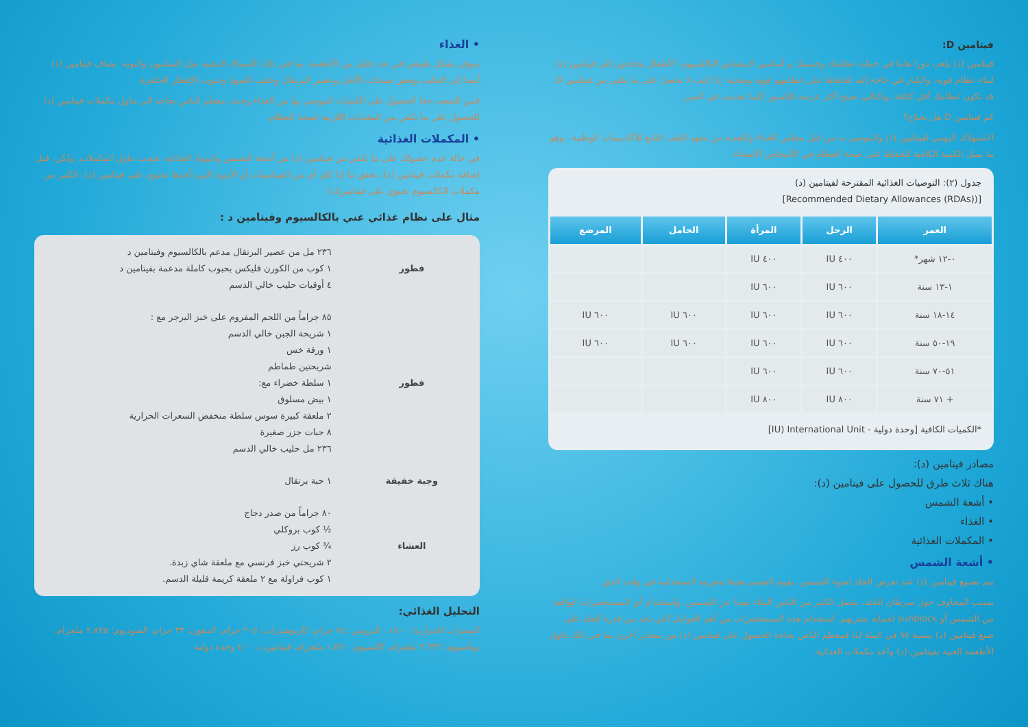فيتامين D:
فيتامين (د) يلعب دورا هاما في حماية عظامك وجسمك و أساسي لامتصاص الكالسيوم. الأطفال يحتاجون إلى فيتامين (د) لبناء عظام قوية، والكبار في حاجة إليه للحفاظ على عظامهم قوية وصحية. إذا كنت لا تحصل على ما يكفي من فيتامين D، قد تكون عظامك أقل كثافة، وبالتالي تصبح أكثر عرضة للكسور كلما تقدمت في السن.
كم فيتامين D هل تحتاج؟
الاستهلاك اليومي لفيتامين (د) والموصى به من قبل مجلس الغذاء والتغذية من معهد الطب التابع للأكاديميات الوطنية ، وهو ما يمثل الكمية الكافية للحفاظ على صحة العظام في الأشخاص الأصحاء.
جدول (٢): التوصيات الغذائية المقترحة لفيتامين (د)
[(Recommended Dietary Allowances (RDAs)]
| العمر | الرجل | المرأة | الحامل | المرضع |
| --- | --- | --- | --- | --- |
| ٠-١٢ شهر* | ٤٠٠ IU | ٤٠٠ IU | | |
| ١-١٣ سنة | ٦٠٠ IU | ٦٠٠ IU | | |
| ١٤-١٨ سنة | ٦٠٠ IU | ٦٠٠ IU | ٦٠٠ IU | ٦٠٠ IU |
| ١٩-٥٠ سنة | ٦٠٠ IU | ٦٠٠ IU | ٦٠٠ IU | ٦٠٠ IU |
| ٥١-٧٠ سنة | ٦٠٠ IU | ٦٠٠ IU | | |
| + ٧١ سنة | ٨٠٠ IU | ٨٠٠ IU | | |
*الكميات الكافية [وحدة دولية - IU) International Unit]
مصادر فيتامين (د):
هناك ثلاث طرق للحصول على فيتامين (د):
• أشعة الشمس
• الغذاء
• المكملات الغذائية
• أشعة الشمس
يتم تصنيع فيتامين (د) عند تعرض الجلد لضوء الشمس. يقوم الجسم بعدها بتخزينه لاستخدامه في وقت لاحق.
بسبب المخاوف حول سرطان الجلد، يفضل الكثير من الناس البقاء بعيدا عن الشمس. واستخدام أي المستحضرات الواقية من الشمس أو sunblock لحماية بشرتهم. استخدام هذه المستحضرات من أهم العوامل التي تحد من قدرة الجلد على صنع فيتامين (د) بنسبة ٩٥ في المئة لذا فمعظم الناس بحاجة الحصول على فيتامين (د) من مصادر أخرى بما في ذلك تناول الأطعمة الغنية بفيتامين (د) وأخذ مكملات الغذائية.
• الغذاء
متوفر بشكل طبيعي في عدد قليل من الأطعمة، بما في ذلك الأسماك الدهنية مثل السلمون والتونة. يضاف فيتامين (د) أيضا إلى الحليب وبعض منتجات الألبان وعصير البرتقال وحليب الصويا وحبوب الإفطار الجاهزة.
فمن الصعب جدا الحصول على الكميات الموصى بها من الغذاء وحده. معظم الناس بحاجة الى تناول مكملات فيتامين (د) للحصول على ما يكفي من المغذيات اللازمة لصحة العظام.
• المكملات الغذائية
في حالة عدم حصولك على ما يكفي من فيتامين (د) من أشعة الشمس والمواد الغذائية، فيجب تناول المكملات. ولكن، قبل إضافة مكملات فيتامين (د)، تحقق ما إذا كان أي من الفيتامينات أو الأدوية التي تأخذها تحتوي على فيتامين (د). الكثير من مكملات الكالسيوم تحتوي على فيتامين(د)
مثال على نظام غذائي غني بالكالسيوم وفيتامين د :
| فطور | ٢٣٦ مل من عصير البرتقال مدعم بالكالسيوم وفيتامين د ١ كوب من الكورن فليكس بحبوب كاملة مدعمة بفيتامين د ٤ أوقيات حليب خالي الدسم |
| فطور | ٨٥ جراماً من اللحم المفروم على خبز البرجر مع : ١ شريحة الجبن خالي الدسم ١ ورقة خس شريحتين طماطم ١ سلطة خضراء مع: ١ بيض مسلوق ٢ ملعقة كبيرة سوس سلطة منخفض السعرات الحرارية ٨ حبات جزر صغيرة ٢٣٦ مل حليب خالي الدسم |
| وجبة خفيفة | ١ حبة برتقال |
| العشاء | ٨٠ جراماً من صدر دجاج ½ كوب بروكلي ¾ كوب رز ٢ شريحتي خبز فرنسي مع ملعقة شاي زبدة. ١ كوب فراولة مع ٢ ملعقة كريمة قليلة الدسم. |
التحليل الغذائي:
السعرات الحرارية: ١٥٠٠ ، البروتين: ٩٤ جرام، كاربوهيدرات: ٢٠٥ جرام، الدهون: ٣٣ جرام، الصوديوم: ٢،٨٢٥ ملجرام، بوتاسيوم: ٣،٣٣٦ ملجرام، كالسيوم: ١،٥٦٠ ملجرام، فيتامين د: ٤٠٠ وحدة دولية